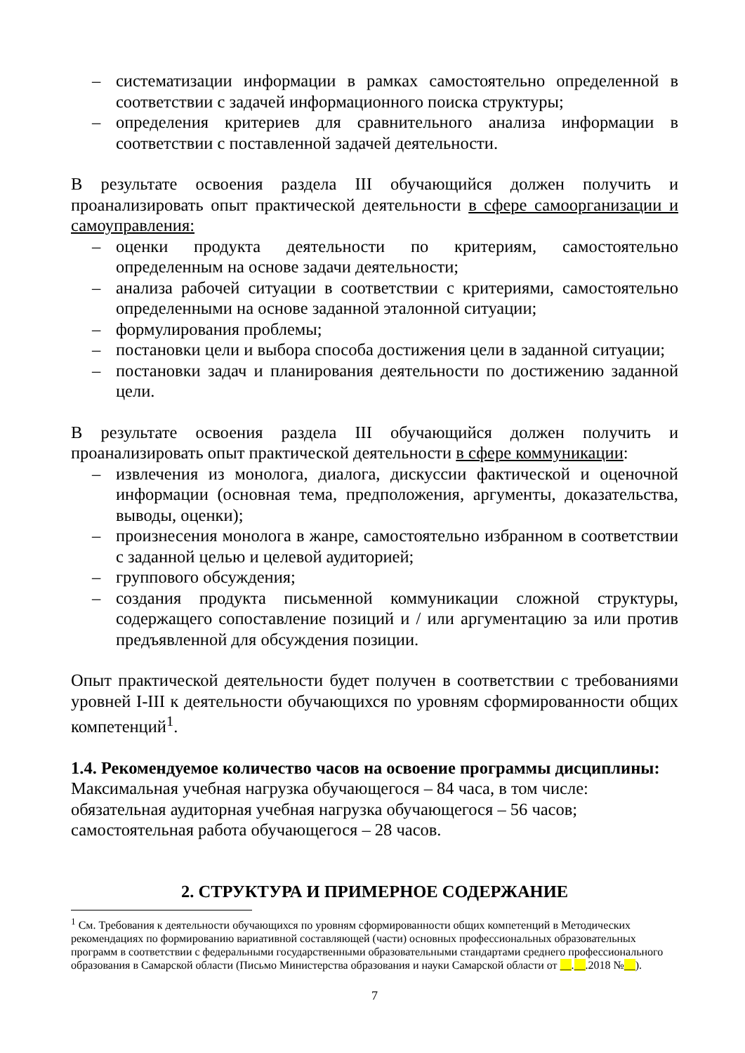– систематизации информации в рамках самостоятельно определенной в соответствии с задачей информационного поиска структуры;
– определения критериев для сравнительного анализа информации в соответствии с поставленной задачей деятельности.
В результате освоения раздела III обучающийся должен получить и проанализировать опыт практической деятельности в сфере самоорганизации и самоуправления:
– оценки продукта деятельности по критериям, самостоятельно определенным на основе задачи деятельности;
– анализа рабочей ситуации в соответствии с критериями, самостоятельно определенными на основе заданной эталонной ситуации;
– формулирования проблемы;
– постановки цели и выбора способа достижения цели в заданной ситуации;
– постановки задач и планирования деятельности по достижению заданной цели.
В результате освоения раздела III обучающийся должен получить и проанализировать опыт практической деятельности в сфере коммуникации:
– извлечения из монолога, диалога, дискуссии фактической и оценочной информации (основная тема, предположения, аргументы, доказательства, выводы, оценки);
– произнесения монолога в жанре, самостоятельно избранном в соответствии с заданной целью и целевой аудиторией;
– группового обсуждения;
– создания продукта письменной коммуникации сложной структуры, содержащего сопоставление позиций и / или аргументацию за или против предъявленной для обсуждения позиции.
Опыт практической деятельности будет получен в соответствии с требованиями уровней I-III к деятельности обучающихся по уровням сформированности общих компетенций<sup>1</sup>.
1.4. Рекомендуемое количество часов на освоение программы дисциплины:
Максимальная учебная нагрузка обучающегося – 84 часа, в том числе:
обязательная аудиторная учебная нагрузка обучающегося – 56 часов;
самостоятельная работа обучающегося – 28 часов.
2. СТРУКТУРА И ПРИМЕРНОЕ СОДЕРЖАНИЕ
<sup>1</sup> См. Требования к деятельности обучающихся по уровням сформированности общих компетенций в Методических рекомендациях по формированию вариативной составляющей (части) основных профессиональных образовательных программ в соответствии с федеральными государственными образовательными стандартами среднего профессионального образования в Самарской области (Письмо Министерства образования и науки Самарской области от __.__.2018 №__).
7